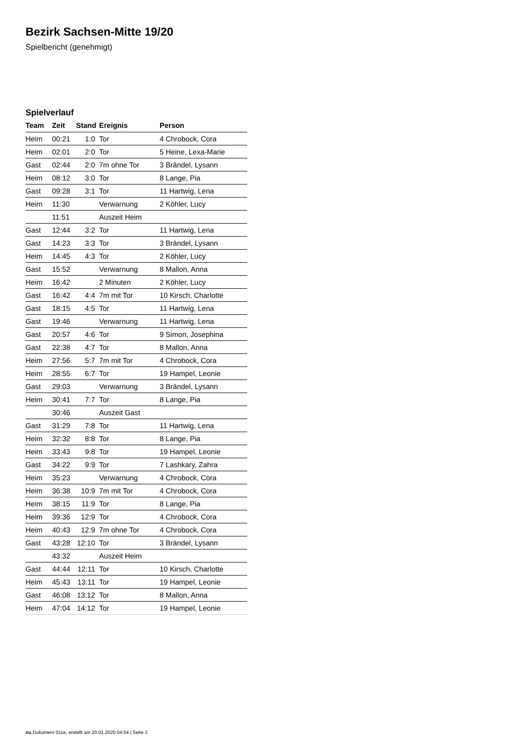Bezirk Sachsen-Mitte 19/20
Spielbericht (genehmigt)
Spielverlauf
| Team | Zeit | Stand | Ereignis | Person |
| --- | --- | --- | --- | --- |
| Heim | 00:21 | 1:0 | Tor | 4 Chrobock, Cora |
| Heim | 02:01 | 2:0 | Tor | 5 Heine, Lexa-Marie |
| Gast | 02:44 | 2:0 | 7m ohne Tor | 3 Brändel, Lysann |
| Heim | 08:12 | 3:0 | Tor | 8 Lange, Pia |
| Gast | 09:28 | 3:1 | Tor | 11 Hartwig, Lena |
| Heim | 11:30 | | Verwarnung | 2 Köhler, Lucy |
| | 11:51 | | Auszeit Heim | |
| Gast | 12:44 | 3:2 | Tor | 11 Hartwig, Lena |
| Gast | 14:23 | 3:3 | Tor | 3 Brändel, Lysann |
| Heim | 14:45 | 4:3 | Tor | 2 Köhler, Lucy |
| Gast | 15:52 | | Verwarnung | 8 Mallon, Anna |
| Heim | 16:42 | | 2 Minuten | 2 Köhler, Lucy |
| Gast | 16:42 | 4:4 | 7m mit Tor | 10 Kirsch, Charlotte |
| Gast | 18:15 | 4:5 | Tor | 11 Hartwig, Lena |
| Gast | 19:46 | | Verwarnung | 11 Hartwig, Lena |
| Gast | 20:57 | 4:6 | Tor | 9 Simon, Josephina |
| Gast | 22:38 | 4:7 | Tor | 8 Mallon, Anna |
| Heim | 27:56 | 5:7 | 7m mit Tor | 4 Chrobock, Cora |
| Heim | 28:55 | 6:7 | Tor | 19 Hampel, Leonie |
| Gast | 29:03 | | Verwarnung | 3 Brändel, Lysann |
| Heim | 30:41 | 7:7 | Tor | 8 Lange, Pia |
| | 30:46 | | Auszeit Gast | |
| Gast | 31:29 | 7:8 | Tor | 11 Hartwig, Lena |
| Heim | 32:32 | 8:8 | Tor | 8 Lange, Pia |
| Heim | 33:43 | 9:8 | Tor | 19 Hampel, Leonie |
| Gast | 34:22 | 9:9 | Tor | 7 Lashkary, Zahra |
| Heim | 35:23 | | Verwarnung | 4 Chrobock, Cora |
| Heim | 36:38 | 10:9 | 7m mit Tor | 4 Chrobock, Cora |
| Heim | 38:15 | 11:9 | Tor | 8 Lange, Pia |
| Heim | 39:36 | 12:9 | Tor | 4 Chrobock, Cora |
| Heim | 40:43 | 12:9 | 7m ohne Tor | 4 Chrobock, Cora |
| Gast | 43:28 | 12:10 | Tor | 3 Brändel, Lysann |
| | 43:32 | | Auszeit Heim | |
| Gast | 44:44 | 12:11 | Tor | 10 Kirsch, Charlotte |
| Heim | 45:43 | 13:11 | Tor | 19 Hampel, Leonie |
| Gast | 46:08 | 13:12 | Tor | 8 Mallon, Anna |
| Heim | 47:04 | 14:12 | Tor | 19 Hampel, Leonie |
nu.Dokument 011e, erstellt am 20.01.2020 04:54 | Seite 3